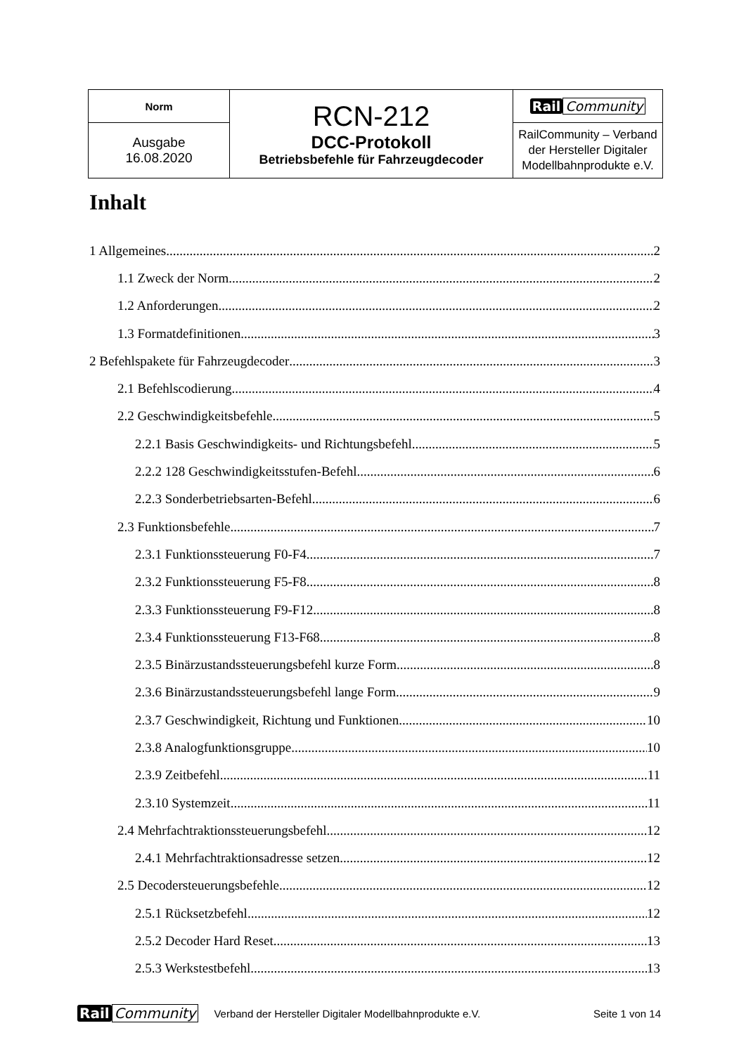| Norm | RCN-212 DCC-Protokoll Betriebsbefehle für Fahrzeugdecoder | Rail Community |
| Ausgabe 16.08.2020 | | RailCommunity – Verband der Hersteller Digitaler Modellbahnprodukte e.V. |
Inhalt
1 Allgemeines 2
1.1 Zweck der Norm 2
1.2 Anforderungen 2
1.3 Formatdefinitionen 3
2 Befehlspakete für Fahrzeugdecoder 3
2.1 Befehlscodierung 4
2.2 Geschwindigkeitsbefehle 5
2.2.1 Basis Geschwindigkeits- und Richtungsbefehl 5
2.2.2 128 Geschwindigkeitsstufen-Befehl 6
2.2.3 Sonderbetriebsarten-Befehl 6
2.3 Funktionsbefehle 7
2.3.1 Funktionssteuerung F0-F4 7
2.3.2 Funktionssteuerung F5-F8 8
2.3.3 Funktionssteuerung F9-F12 8
2.3.4 Funktionssteuerung F13-F68 8
2.3.5 Binärzustandssteuerungsbefehl kurze Form 8
2.3.6 Binärzustandssteuerungsbefehl lange Form 9
2.3.7 Geschwindigkeit, Richtung und Funktionen 10
2.3.8 Analogfunktionsgruppe 10
2.3.9 Zeitbefehl 11
2.3.10 Systemzeit 11
2.4 Mehrfachtraktionssteuerungsbefehl 12
2.4.1 Mehrfachtraktionsadresse setzen 12
2.5 Decodersteuerungsbefehle 12
2.5.1 Rücksetzbefehl 12
2.5.2 Decoder Hard Reset 13
2.5.3 Werkstestbefehl 13
Rail Community Verband der Hersteller Digitaler Modellbahnprodukte e.V. Seite 1 von 14